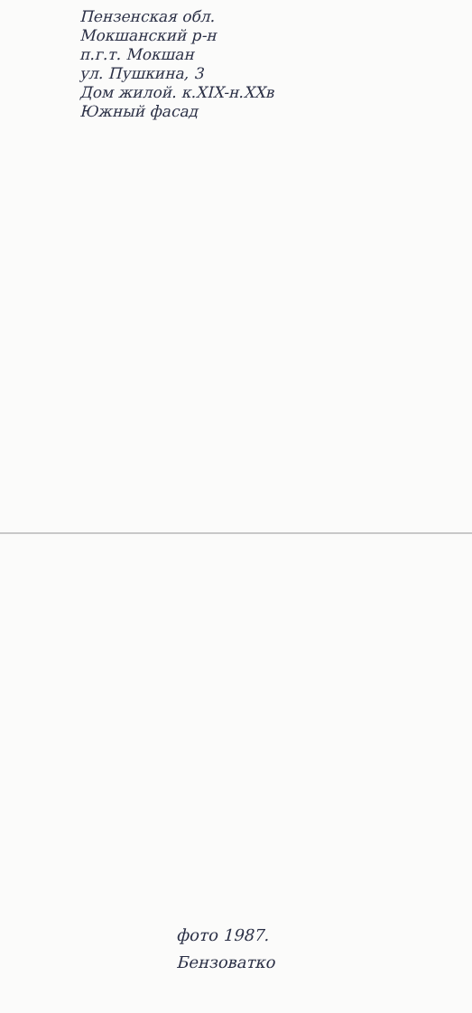Пензенская обл.
Мокшанский р-н
п.г.т. Мокшан
ул. Пушкина, 3
Дом жилой. к.XIX-н.XXв
Южный фасад
фото 1987.
Бензоватко